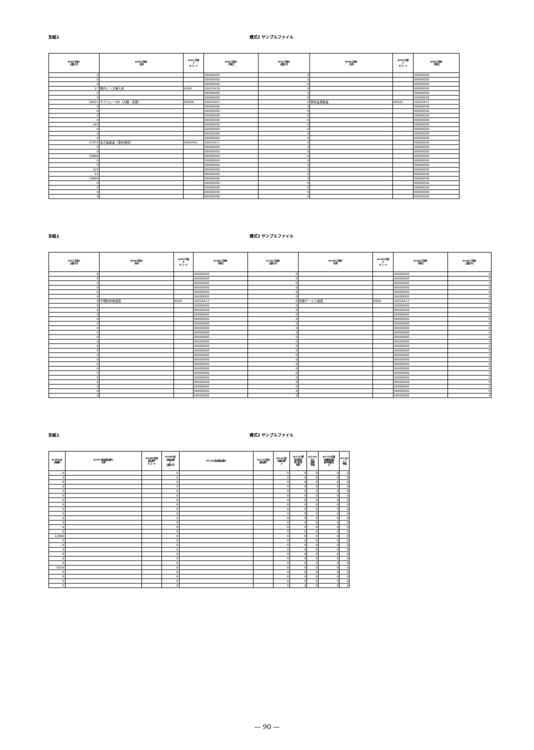別紙1 様式2 サンプルファイル
| 6(89)手術1 点数小計 | 6(90)手術2 名称 | 6(91)手術 2 Kコード | 6(92)手術2 手術日 | 6(93)手術2 点数小計 | 6(94)手術3 名称 | 6(95)手術 3 Kコード | 6(96)手術3 手術日 |
| --- | --- | --- | --- | --- | --- | --- | --- |
| 0 | | | 00000000 | 0 | | | 00000000 |
| 0 | | | 00000000 | 0 | | | 00000000 |
| 0 | | | 00000000 | 0 | | | 00000000 |
| 17 | 眼内レンズ挿入術 | K283 | 20010419 | 0 | | | 00000000 |
| 0 | | | 00000000 | 0 | | | 00000000 |
| 0 | | | 00000000 | 0 | | | 00000000 |
| 20615 | ギブスシーネ6（大腿－足部） | K9306 | 20010407 | 0 | 保存血液輸血 | K9202 | 20010417 |
| 0 | | | 00000000 | 0 | | | 00000000 |
| 0 | | | 00000000 | 0 | | | 00000000 |
| 0 | | | 00000000 | 0 | | | 00000000 |
| 0 | | | 00000000 | 0 | | | 00000000 |
| 140 | | | 00000000 | 0 | | | 00000000 |
| 0 | | | 00000000 | 0 | | | 00000000 |
| 0 | | | 00000000 | 0 | | | 00000000 |
| 0 | | | 00000000 | 0 | | | 00000000 |
| 27474 | 自己血輸血（液状保存） | K920341 | 20010417 | 0 | | | 00000000 |
| 0 | | | 00000000 | 0 | | | 00000000 |
| 0 | | | 00000000 | 0 | | | 00000000 |
| 10899 | | | 00000000 | 0 | | | 00000000 |
| 0 | | | 00000000 | 0 | | | 00000000 |
| 0 | | | 00000000 | 0 | | | 00000000 |
| 220 | | | 00000000 | 0 | | | 00000000 |
| 22 | | | 00000000 | 0 | | | 00000000 |
| 10899 | | | 00000000 | 0 | | | 00000000 |
| 0 | | | 00000000 | 0 | | | 00000000 |
| 0 | | | 00000000 | 0 | | | 00000000 |
| 0 | | | 00000000 | 0 | | | 00000000 |
| 0 | | | 00000000 | 0 | | | 00000000 |
別紙1 様式2 サンプルファイル
| 6(97)手術3 点数小計 | 6(98)手術4 名称 | 6(99)手術 4 Kコード | 6(100)手術4 手術日 | 6(101)手術4 点数小計 | 6(102)手術5 名称 | 6(103)手術 5 Kコード | 6(104)手術5 手術日 | 6(105)手術5 点数小計 |
| --- | --- | --- | --- | --- | --- | --- | --- | --- |
| 0 | | | 00000000 | 0 | | | 00000000 | 0 |
| 0 | | | 00000000 | 0 | | | 00000000 | 0 |
| 0 | | | 00000000 | 0 | | | 00000000 | 0 |
| 0 | | | 00000000 | 0 | | | 00000000 | 0 |
| 0 | | | 00000000 | 0 | | | 00000000 | 0 |
| 0 | | | 00000000 | 0 | | | 00000000 | 0 |
| 0 | 不規則抗体検査 | K920 | 20010417 | 0 | 間接クームス検査 | K920 | 20010417 | 0 |
| 0 | | | 00000000 | 0 | | | 00000000 | 0 |
| 0 | | | 00000000 | 0 | | | 00000000 | 0 |
| 0 | | | 00000000 | 0 | | | 00000000 | 0 |
| 0 | | | 00000000 | 0 | | | 00000000 | 0 |
| 0 | | | 00000000 | 0 | | | 00000000 | 0 |
| 0 | | | 00000000 | 0 | | | 00000000 | 0 |
| 0 | | | 00000000 | 0 | | | 00000000 | 0 |
| 0 | | | 00000000 | 0 | | | 00000000 | 0 |
| 0 | | | 00000000 | 0 | | | 00000000 | 0 |
| 0 | | | 00000000 | 0 | | | 00000000 | 0 |
| 0 | | | 00000000 | 0 | | | 00000000 | 0 |
| 0 | | | 00000000 | 0 | | | 00000000 | 0 |
| 0 | | | 00000000 | 0 | | | 00000000 | 0 |
| 0 | | | 00000000 | 0 | | | 00000000 | 0 |
| 0 | | | 00000000 | 0 | | | 00000000 | 0 |
| 0 | | | 00000000 | 0 | | | 00000000 | 0 |
| 0 | | | 00000000 | 0 | | | 00000000 | 0 |
| 0 | | | 00000000 | 0 | | | 00000000 | 0 |
| 0 | | | 00000000 | 0 | | | 00000000 | 0 |
| 0 | | | 00000000 | 0 | | | 00000000 | 0 |
| 0 | | | 00000000 | 0 | | | 00000000 | 0 |
別紙1 様式2 サンプルファイル
| 6(106)全 身麻酔 | 6(107)放射線治療1 名称 | 6(108)放射 線治療1 Kコード | 6(109)放 射線治療 1 点数小計 | 6(110)放射線治療2 | 6(111)放射 線治療2 | 6(112)放 射線治療 2 | 6(113)障 害者施設 等入院基 本料 | 6(114) 中心 静脈 栄養 | 6(115)抗悪 性腫瘍剤動 脈内持続注 入 | 6(116) 人工 呼吸 |
| --- | --- | --- | --- | --- | --- | --- | --- | --- | --- | --- |
| 0 | | | 0 | | | 0 | 0 | 0 | 0 | 0 |
| 0 | | | 0 | | | 0 | 0 | 0 | 0 | 0 |
| 0 | | | 0 | | | 0 | 0 | 0 | 0 | 0 |
| 0 | | | 0 | | | 0 | 0 | 0 | 0 | 0 |
| 0 | | | 0 | | | 0 | 0 | 0 | 0 | 0 |
| 0 | | | 0 | | | 0 | 0 | 0 | 0 | 0 |
| 0 | | | 0 | | | 0 | 0 | 0 | 0 | 0 |
| 0 | | | 0 | | | 0 | 0 | 0 | 0 | 0 |
| 0 | | | 0 | | | 0 | 0 | 0 | 0 | 0 |
| 0 | | | 0 | | | 0 | 0 | 0 | 0 | 0 |
| 0 | | | 0 | | | 0 | 0 | 0 | 0 | 0 |
| 0 | | | 0 | | | 0 | 0 | 0 | 0 | 0 |
| 0 | | | 0 | | | 0 | 0 | 0 | 0 | 0 |
| 0 | | | 0 | | | 0 | 0 | 0 | 0 | 0 |
| 12660 | | | 0 | | | 0 | 0 | 0 | 0 | 0 |
| 0 | | | 0 | | | 0 | 0 | 0 | 0 | 0 |
| 0 | | | 0 | | | 0 | 0 | 0 | 0 | 0 |
| 0 | | | 0 | | | 0 | 0 | 0 | 0 | 0 |
| 0 | | | 0 | | | 0 | 0 | 0 | 0 | 0 |
| 0 | | | 0 | | | 0 | 0 | 0 | 0 | 0 |
| 0 | | | 0 | | | 0 | 0 | 0 | 0 | 0 |
| 6510 | | | 0 | | | 0 | 0 | 0 | 0 | 0 |
| 0 | | | 0 | | | 0 | 0 | 0 | 0 | 0 |
| 0 | | | 0 | | | 0 | 0 | 0 | 0 | 0 |
| 0 | | | 0 | | | 0 | 0 | 0 | 0 | 0 |
| 0 | | | 0 | | | 0 | 0 | 0 | 0 | 0 |
— 90 —